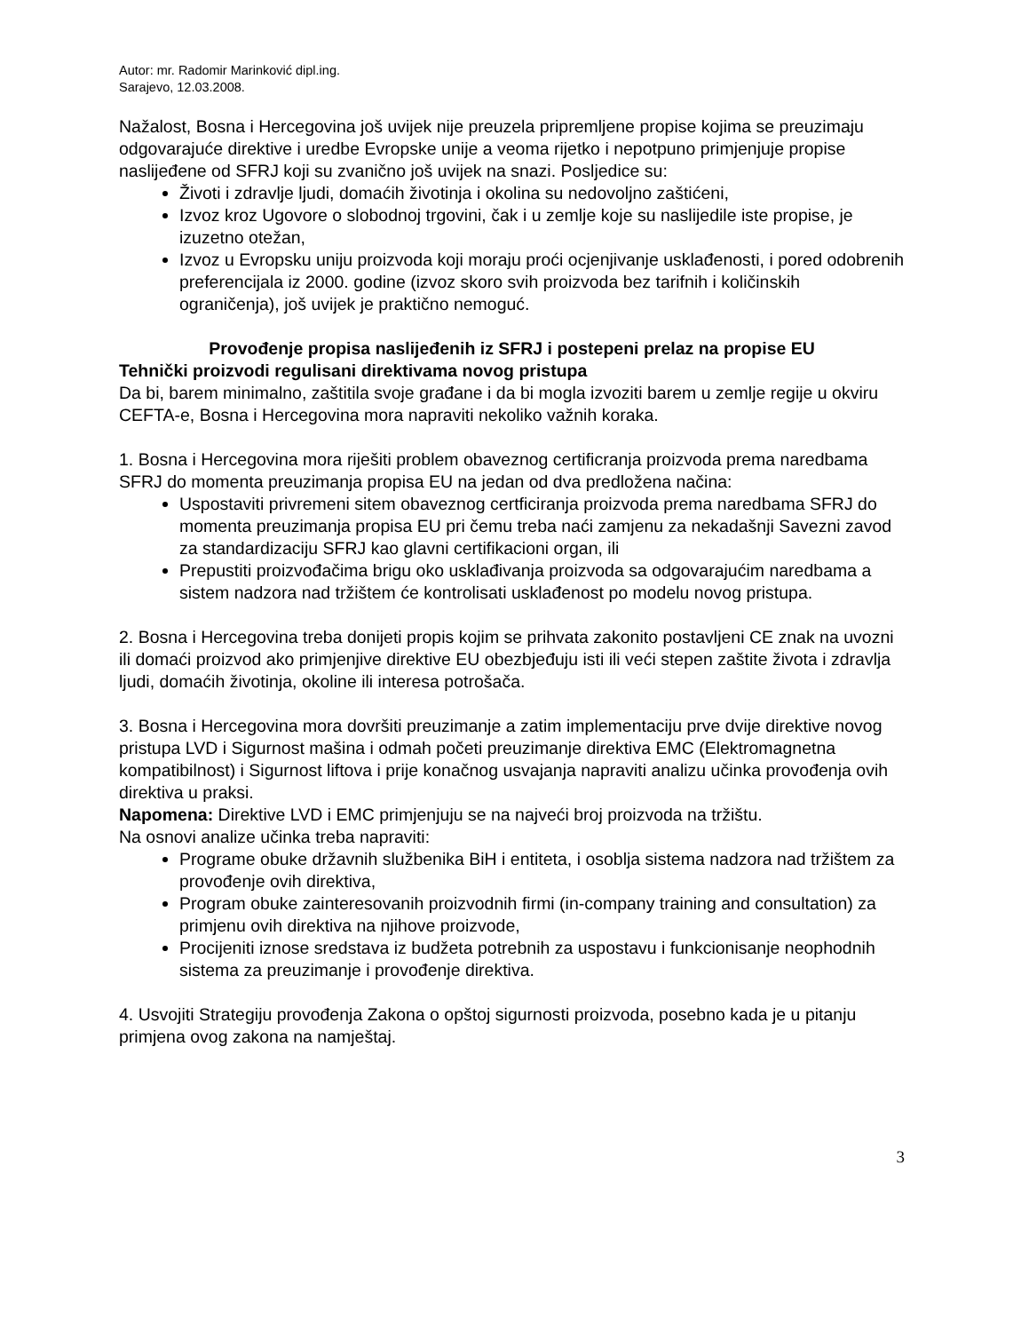Autor: mr. Radomir Marinković dipl.ing.
Sarajevo, 12.03.2008.
Nažalost, Bosna i Hercegovina još uvijek nije preuzela pripremljene propise kojima se preuzimaju odgovarajuće direktive i uredbe Evropske unije a veoma rijetko i nepotpuno primjenjuje propise naslijeđene od SFRJ koji su zvanično još uvijek na snazi. Posljedice su:
Životi i zdravlje ljudi, domaćih životinja i okolina su nedovoljno zaštićeni,
Izvoz kroz Ugovore o slobodnoj trgovini, čak i u zemlje koje su naslijedile iste propise, je izuzetno otežan,
Izvoz u Evropsku uniju proizvoda koji moraju proći ocjenjivanje usklađenosti, i pored odobrenih preferencijala iz 2000. godine (izvoz skoro svih proizvoda bez tarifnih i količinskih ograničenja), još uvijek je praktično nemoguć.
Provođenje propisa naslijeđenih iz SFRJ i postepeni prelaz na propise EU
Tehnički proizvodi regulisani direktivama novog pristupa
Da bi, barem minimalno, zaštitila svoje građane i da bi mogla izvoziti barem u zemlje regije u okviru CEFTA-e, Bosna i Hercegovina mora napraviti nekoliko važnih koraka.
1. Bosna i Hercegovina mora riješiti problem obaveznog certificranja proizvoda prema naredbama SFRJ do momenta preuzimanja propisa EU na jedan od dva predložena načina:
Uspostaviti privremeni sitem obaveznog certficiranja proizvoda prema naredbama SFRJ do momenta preuzimanja propisa EU pri čemu treba naći zamjenu za nekadašnji Savezni zavod za standardizaciju SFRJ kao glavni certifikacioni organ, ili
Prepustiti proizvođačima brigu oko usklađivanja proizvoda sa odgovarajućim naredbama a sistem nadzora nad tržištem će kontrolisati usklađenost po modelu novog pristupa.
2. Bosna i Hercegovina treba donijeti propis kojim se prihvata zakonito postavljeni CE znak na uvozni ili domaći proizvod ako primjenjive direktive EU obezbjeđuju isti ili veći stepen zaštite života i zdravlja ljudi, domaćih životinja, okoline ili interesa potrošača.
3. Bosna i Hercegovina mora dovršiti preuzimanje a zatim implementaciju prve dvije direktive novog pristupa LVD i Sigurnost mašina i odmah početi preuzimanje direktiva EMC (Elektromagnetna kompatibilnost) i Sigurnost liftova i prije konačnog usvajanja napraviti analizu učinka provođenja ovih direktiva u praksi.
Napomena: Direktive LVD i EMC primjenjuju se na najveći broj proizvoda na tržištu.
Na osnovi analize učinka treba napraviti:
Programe obuke državnih službenika BiH i entiteta, i osoblja sistema nadzora nad tržištem za provođenje ovih direktiva,
Program obuke zainteresovanih proizvodnih firmi (in-company training and consultation) za primjenu ovih direktiva na njihove proizvode,
Procijeniti iznose sredstava iz budžeta potrebnih za uspostavu i funkcionisanje neophodnih sistema za preuzimanje i provođenje direktiva.
4. Usvojiti Strategiju provođenja Zakona o opštoj sigurnosti proizvoda, posebno kada je u pitanju primjena ovog zakona na namještaj.
3